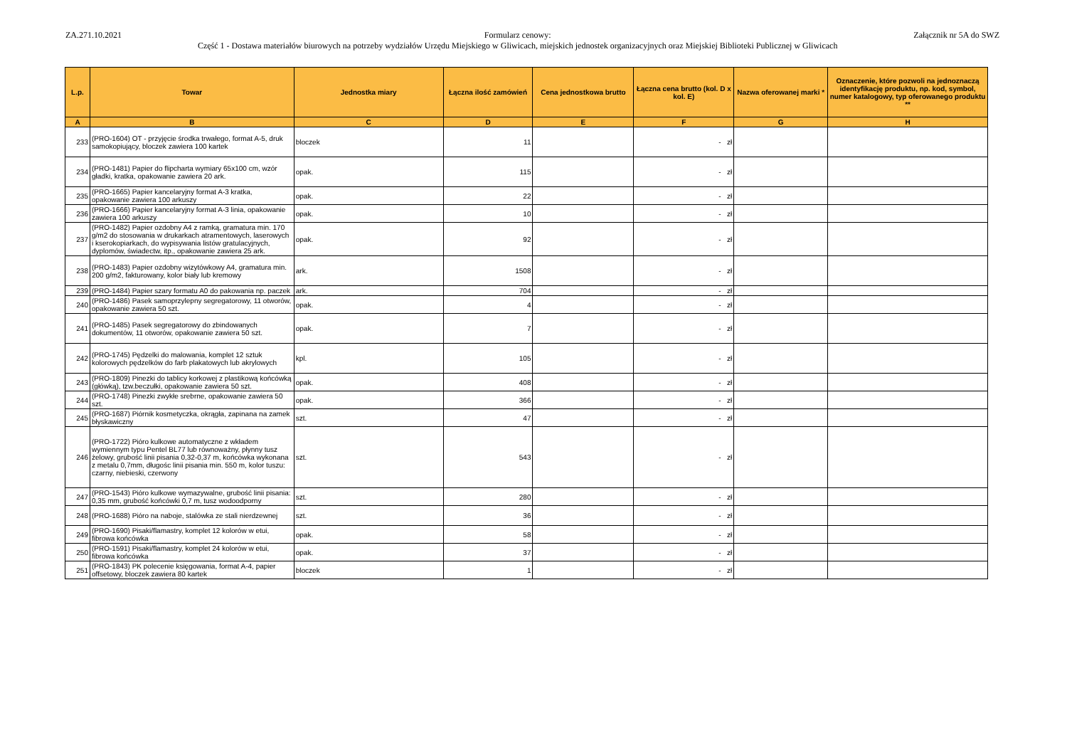ZA.271.10.2021 Formularz cenowy:
Część 1 - Dostawa materiałów biurowych na potrzeby wydziałów Urzędu Miejskiego w Gliwicach, miejskich jednostek organizacyjnych oraz Miejskiej Biblioteki Publicznej w Gliwicach
Załącznik nr 5A do SWZ
| L.p. | Towar | Jednostka miary | Łączna ilość zamówień | Cena jednostkowa brutto | Łączna cena brutto (kol. D x kol. E) | Nazwa oferowanej marki * | Oznaczenie, które pozwoli na jednoznaczą identyfikację produktu, np. kod, symbol, numer katalogowy, typ oferowanego produktu ** |
| --- | --- | --- | --- | --- | --- | --- | --- |
| A | B | C | D | E | F | G | H |
| 233 | (PRO-1604) OT - przyjęcie środka trwałego, format A-5, druk samokopiujący, bloczek zawiera 100 kartek | bloczek | 11 | | - zł | | |
| 234 | (PRO-1481) Papier do flipcharta wymiary 65x100 cm, wzór gładki, kratka, opakowanie zawiera 20 ark. | opak. | 115 | | - zł | | |
| 235 | (PRO-1665) Papier kancelaryjny format A-3 kratka, opakowanie zawiera 100 arkuszy | opak. | 22 | | - zł | | |
| 236 | (PRO-1666) Papier kancelaryjny format A-3 linia, opakowanie zawiera 100 arkuszy | opak. | 10 | | - zł | | |
| 237 | (PRO-1482) Papier ozdobny A4 z ramką, gramatura min. 170 g/m2 do stosowania w drukarkach atramentowych, laserowych i kserokopiarkach, do wypisywania listów gratulacyjnych, dyplomów, świadectw, itp., opakowanie zawiera 25 ark. | opak. | 92 | | - zł | | |
| 238 | (PRO-1483) Papier ozdobny wizytówkowy A4, gramatura min. 200 g/m2, fakturowany, kolor biały lub kremowy | ark. | 1508 | | - zł | | |
| 239 | (PRO-1484) Papier szary formatu A0 do pakowania np. paczek | ark. | 704 | | - zł | | |
| 240 | (PRO-1486) Pasek samoprzylepny segregatorowy, 11 otworów, opakowanie zawiera 50 szt. | opak. | 4 | | - zł | | |
| 241 | (PRO-1485) Pasek segregatorowy do zbindowanych dokumentów, 11 otworów, opakowanie zawiera 50 szt. | opak. | 7 | | - zł | | |
| 242 | (PRO-1745) Pędzelki do malowania, komplet 12 sztuk kolorowych pędzelków do farb plakatowych lub akrylowych | kpl. | 105 | | - zł | | |
| 243 | (PRO-1809) Pinezki do tablicy korkowej z plastikową końcówką (główką), tzw.beczułki, opakowanie zawiera 50 szt. | opak. | 408 | | - zł | | |
| 244 | (PRO-1748) Pinezki zwykłe srebrne, opakowanie zawiera 50 szt. | opak. | 366 | | - zł | | |
| 245 | (PRO-1687) Piórnik kosmetyczka, okrągła, zapinana na zamek błyskawiczny | szt. | 47 | | - zł | | |
| 246 | (PRO-1722) Pióro kulkowe automatyczne z wkładem wymiennym typu Pentel BL77 lub równoważny, płynny tusz żelowy, grubość linii pisania 0,32-0,37 m, końcówka wykonana z metalu 0,7mm, długośc linii pisania min. 550 m, kolor tuszu: czarny, niebieski, czerwony | szt. | 543 | | - zł | | |
| 247 | (PRO-1543) Pióro kulkowe wymazywalne, grubość linii pisania: 0,35 mm, grubość końcówki 0,7 m, tusz wodoodporny | szt. | 280 | | - zł | | |
| 248 | (PRO-1688) Pióro na naboje, stalówka ze stali nierdzewnej | szt. | 36 | | - zł | | |
| 249 | (PRO-1690) Pisaki/flamastry, komplet 12 kolorów w etui, fibrowa końcówka | opak. | 58 | | - zł | | |
| 250 | (PRO-1591) Pisaki/flamastry, komplet 24 kolorów w etui, fibrowa końcówka | opak. | 37 | | - zł | | |
| 251 | (PRO-1843) PK polecenie księgowania, format A-4, papier offsetowy, bloczek zawiera 80 kartek | bloczek | 1 | | - zł | | |